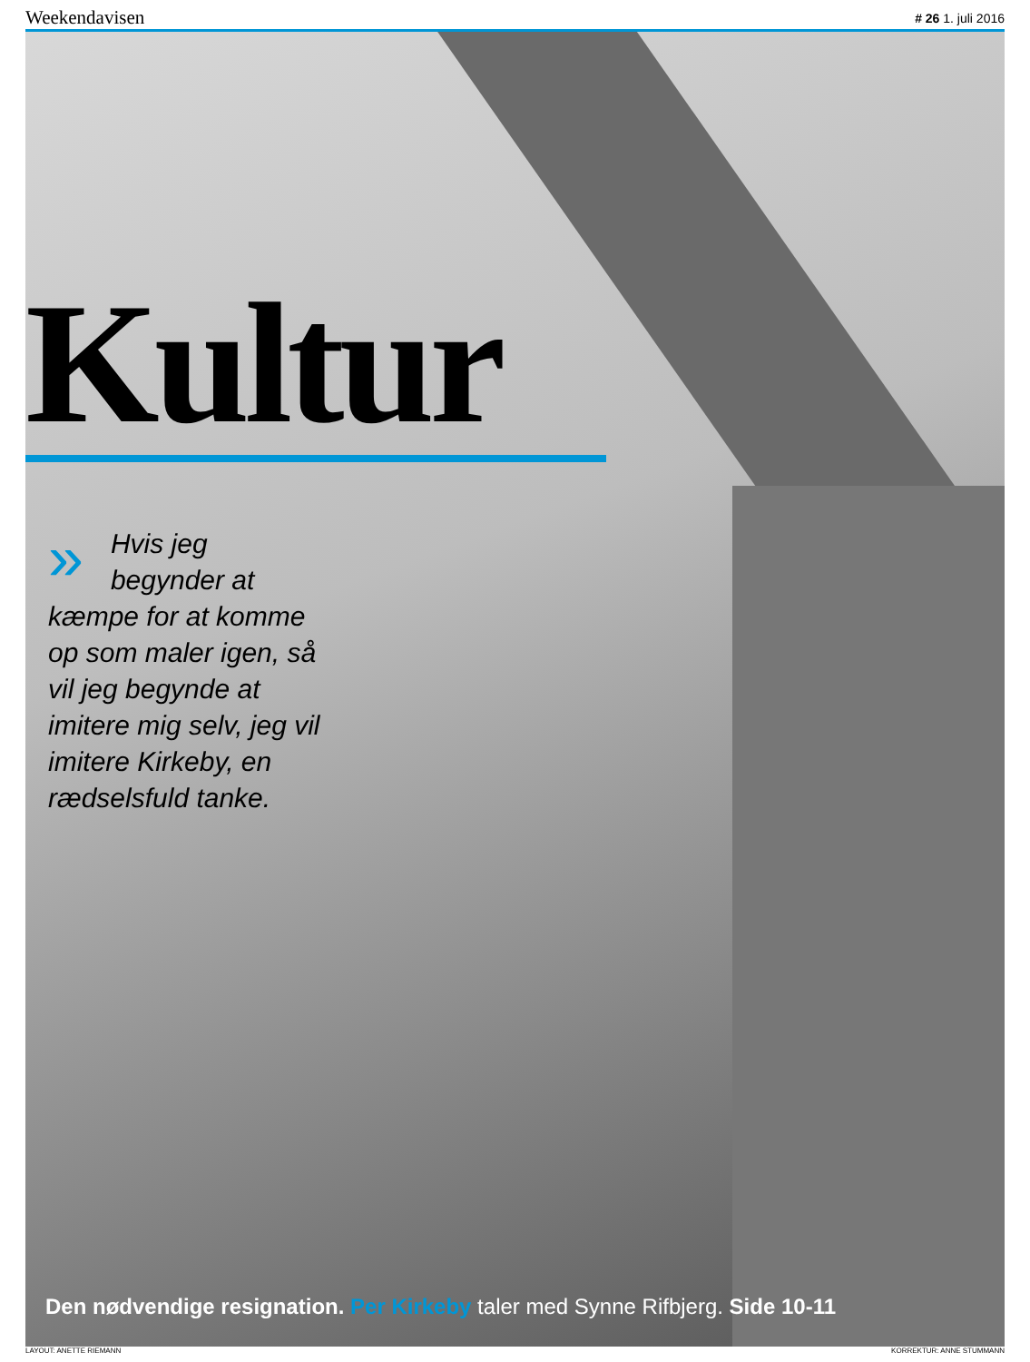Weekendavisen # 26 1. juli 2016
Kultur
» Hvis jeg begynder at kæmpe for at komme op som maler igen, så vil jeg begynde at imitere mig selv, jeg vil imitere Kirkeby, en rædselsfuld tanke.
Den nødvendige resignation. Per Kirkeby taler med Synne Rifbjerg. Side 10-11
LAYOUT: ANETTE RIEMANN KORREKTUR: ANNE STUMMANN